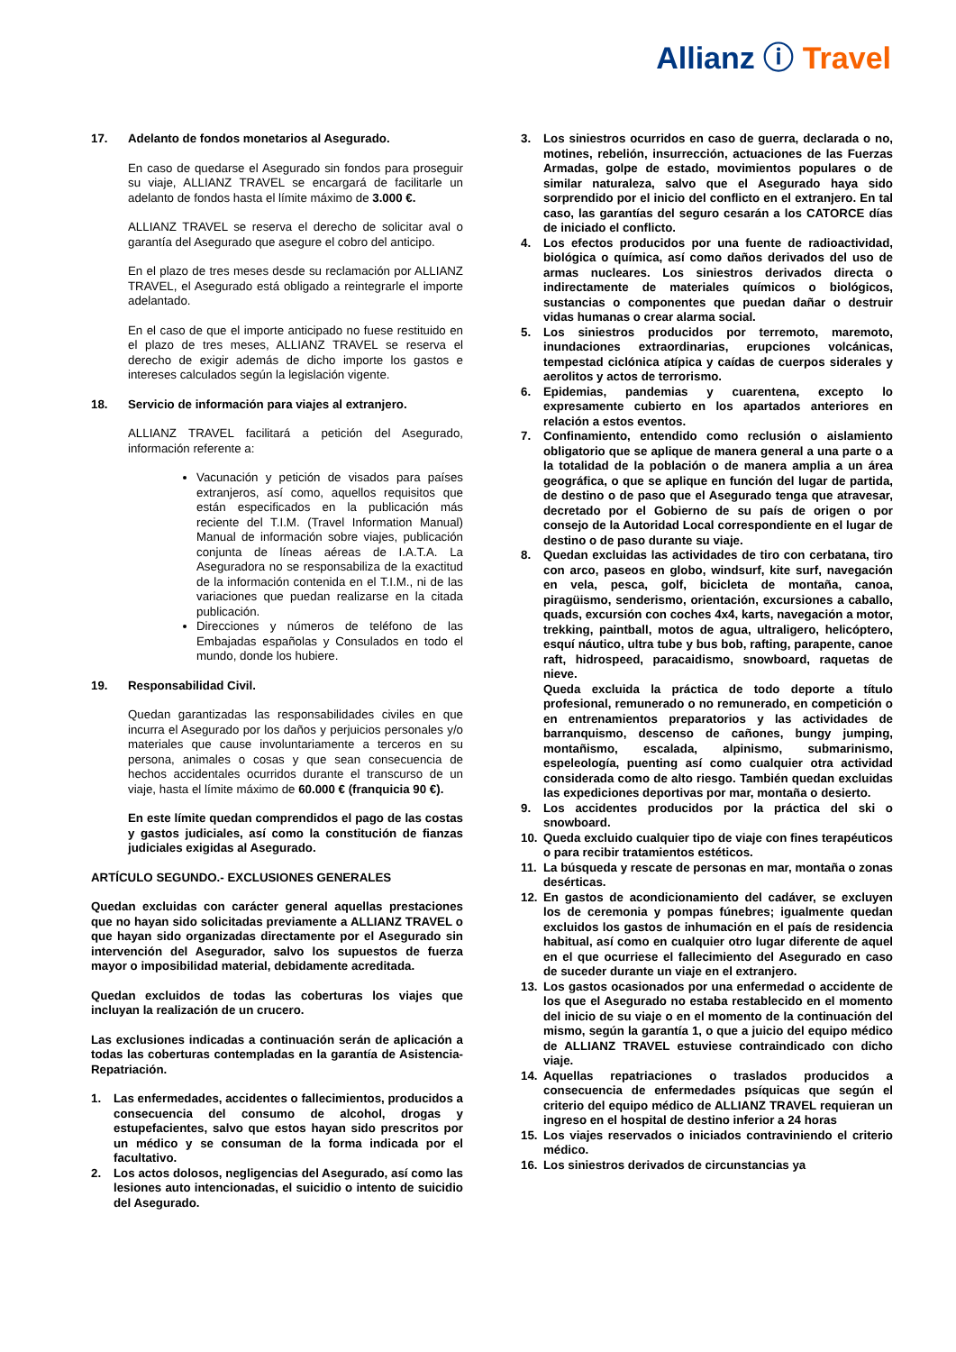Allianz ⓘ Travel
17. Adelanto de fondos monetarios al Asegurado.
En caso de quedarse el Asegurado sin fondos para proseguir su viaje, ALLIANZ TRAVEL se encargará de facilitarle un adelanto de fondos hasta el límite máximo de 3.000 €.
ALLIANZ TRAVEL se reserva el derecho de solicitar aval o garantía del Asegurado que asegure el cobro del anticipo.
En el plazo de tres meses desde su reclamación por ALLIANZ TRAVEL, el Asegurado está obligado a reintegrarle el importe adelantado.
En el caso de que el importe anticipado no fuese restituido en el plazo de tres meses, ALLIANZ TRAVEL se reserva el derecho de exigir además de dicho importe los gastos e intereses calculados según la legislación vigente.
18. Servicio de información para viajes al extranjero.
ALLIANZ TRAVEL facilitará a petición del Asegurado, información referente a:
Vacunación y petición de visados para países extranjeros, así como, aquellos requisitos que están especificados en la publicación más reciente del T.I.M. (Travel Information Manual) Manual de información sobre viajes, publicación conjunta de líneas aéreas de I.A.T.A. La Aseguradora no se responsabiliza de la exactitud de la información contenida en el T.I.M., ni de las variaciones que puedan realizarse en la citada publicación.
Direcciones y números de teléfono de las Embajadas españolas y Consulados en todo el mundo, donde los hubiere.
19. Responsabilidad Civil.
Quedan garantizadas las responsabilidades civiles en que incurra el Asegurado por los daños y perjuicios personales y/o materiales que cause involuntariamente a terceros en su persona, animales o cosas y que sean consecuencia de hechos accidentales ocurridos durante el transcurso de un viaje, hasta el límite máximo de 60.000 € (franquicia 90 €).
En este límite quedan comprendidos el pago de las costas y gastos judiciales, así como la constitución de fianzas judiciales exigidas al Asegurado.
ARTÍCULO SEGUNDO.- EXCLUSIONES GENERALES
Quedan excluidas con carácter general aquellas prestaciones que no hayan sido solicitadas previamente a ALLIANZ TRAVEL o que hayan sido organizadas directamente por el Asegurado sin intervención del Asegurador, salvo los supuestos de fuerza mayor o imposibilidad material, debidamente acreditada.
Quedan excluidos de todas las coberturas los viajes que incluyan la realización de un crucero.
Las exclusiones indicadas a continuación serán de aplicación a todas las coberturas contempladas en la garantía de Asistencia-Repatriación.
1. Las enfermedades, accidentes o fallecimientos, producidos a consecuencia del consumo de alcohol, drogas y estupefacientes, salvo que estos hayan sido prescritos por un médico y se consuman de la forma indicada por el facultativo.
2. Los actos dolosos, negligencias del Asegurado, así como las lesiones auto intencionadas, el suicidio o intento de suicidio del Asegurado.
3. Los siniestros ocurridos en caso de guerra, declarada o no, motines, rebelión, insurrección, actuaciones de las Fuerzas Armadas, golpe de estado, movimientos populares o de similar naturaleza, salvo que el Asegurado haya sido sorprendido por el inicio del conflicto en el extranjero. En tal caso, las garantías del seguro cesarán a los CATORCE días de iniciado el conflicto.
4. Los efectos producidos por una fuente de radioactividad, biológica o química, así como daños derivados del uso de armas nucleares. Los siniestros derivados directa o indirectamente de materiales químicos o biológicos, sustancias o componentes que puedan dañar o destruir vidas humanas o crear alarma social.
5. Los siniestros producidos por terremoto, maremoto, inundaciones extraordinarias, erupciones volcánicas, tempestad ciclónica atípica y caídas de cuerpos siderales y aerolitos y actos de terrorismo.
6. Epidemias, pandemias y cuarentena, excepto lo expresamente cubierto en los apartados anteriores en relación a estos eventos.
7. Confinamiento, entendido como reclusión o aislamiento obligatorio que se aplique de manera general a una parte o a la totalidad de la población o de manera amplia a un área geográfica, o que se aplique en función del lugar de partida, de destino o de paso que el Asegurado tenga que atravesar, decretado por el Gobierno de su país de origen o por consejo de la Autoridad Local correspondiente en el lugar de destino o de paso durante su viaje.
8. Quedan excluidas las actividades de tiro con cerbatana, tiro con arco, paseos en globo, windsurf, kite surf, navegación en vela, pesca, golf, bicicleta de montaña, canoa, piragüismo, senderismo, orientación, excursiones a caballo, quads, excursión con coches 4x4, karts, navegación a motor, trekking, paintball, motos de agua, ultraligero, helicóptero, esquí náutico, ultra tube y bus bob, rafting, parapente, canoe raft, hidrospeed, paracaidismo, snowboard, raquetas de nieve.
Queda excluida la práctica de todo deporte a título profesional, remunerado o no remunerado, en competición o en entrenamientos preparatorios y las actividades de barranquismo, descenso de cañones, bungy jumping, montañismo, escalada, alpinismo, submarinismo, espeleología, puenting así como cualquier otra actividad considerada como de alto riesgo. También quedan excluidas las expediciones deportivas por mar, montaña o desierto.
9. Los accidentes producidos por la práctica del ski o snowboard.
10. Queda excluido cualquier tipo de viaje con fines terapéuticos o para recibir tratamientos estéticos.
11. La búsqueda y rescate de personas en mar, montaña o zonas desérticas.
12. En gastos de acondicionamiento del cadáver, se excluyen los de ceremonia y pompas fúnebres; igualmente quedan excluidos los gastos de inhumación en el país de residencia habitual, así como en cualquier otro lugar diferente de aquel en el que ocurriese el fallecimiento del Asegurado en caso de suceder durante un viaje en el extranjero.
13. Los gastos ocasionados por una enfermedad o accidente de los que el Asegurado no estaba restablecido en el momento del inicio de su viaje o en el momento de la continuación del mismo, según la garantía 1, o que a juicio del equipo médico de ALLIANZ TRAVEL estuviese contraindicado con dicho viaje.
14. Aquellas repatriaciones o traslados producidos a consecuencia de enfermedades psíquicas que según el criterio del equipo médico de ALLIANZ TRAVEL requieran un ingreso en el hospital de destino inferior a 24 horas
15. Los viajes reservados o iniciados contraviniendo el criterio médico.
16. Los siniestros derivados de circunstancias ya